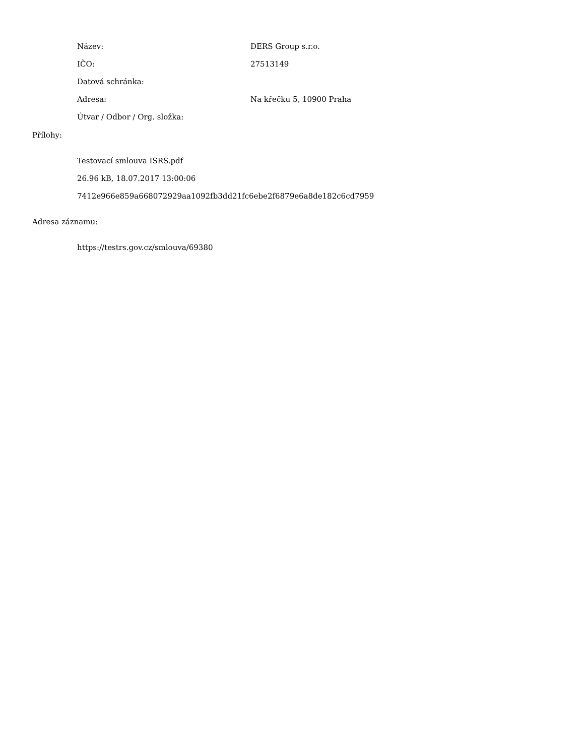Název: DERS Group s.r.o.
IČO: 27513149
Datová schránka:
Adresa: Na křečku 5, 10900 Praha
Útvar / Odbor / Org. složka:
Přílohy:
Testovací smlouva ISRS.pdf
26.96 kB, 18.07.2017 13:00:06
7412e966e859a668072929aa1092fb3dd21fc6ebe2f6879e6a8de182c6cd7959
Adresa záznamu:
https://testrs.gov.cz/smlouva/69380